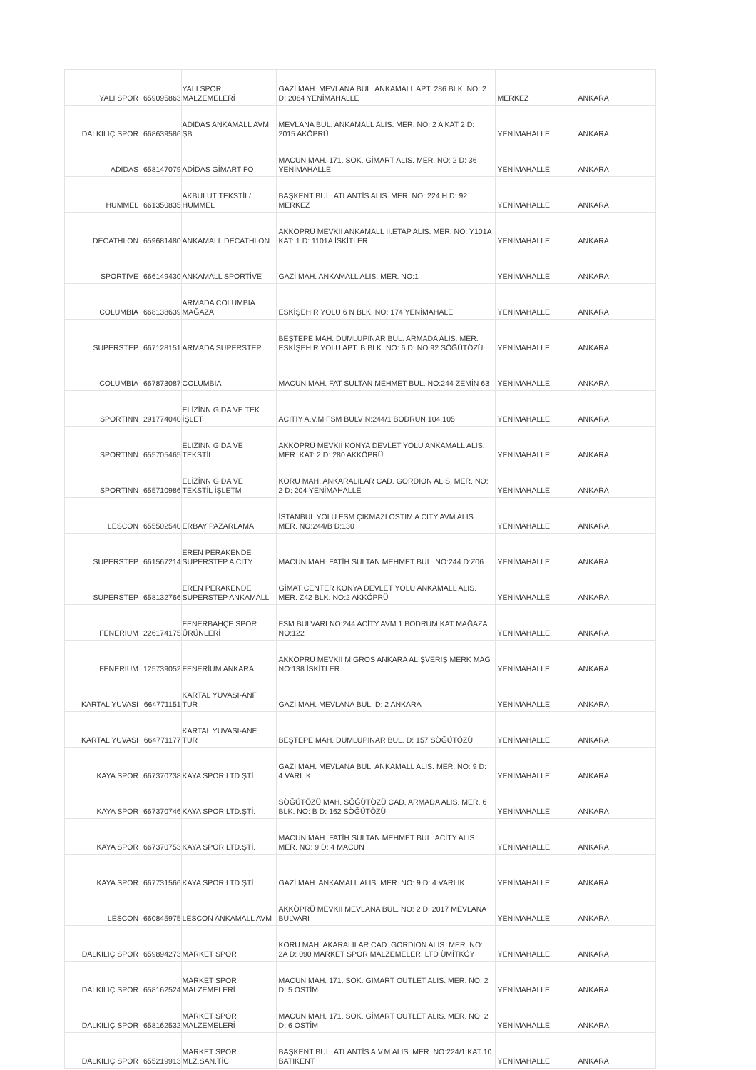| YALI SPOR | 659095863 | YALI SPOR MALZEMELERİ | GAZİ MAH. MEVLANA BUL. ANKAMALL APT. 286 BLK. NO: 2 D: 2084 YENİMAHALLE | MERKEZ | ANKARA |
| DALKILIÇ SPOR | 668639586 | ADİDAS ANKAMALL AVM ŞB | MEVLANA BUL. ANKAMALL ALIS. MER. NO: 2 A KAT 2 D: 2015 AKÖPRÜ | YENİMAHALLE | ANKARA |
| ADIDAS | 658147079 | ADİDAS GİMART FO | MACUN MAH. 171. SOK. GİMART ALIS. MER. NO: 2 D: 36 YENİMAHALLE | YENİMAHALLE | ANKARA |
| HUMMEL | 661350835 | AKBULUT TEKSTİL/ HUMMEL | BAŞKENT BUL. ATLANTİS ALIS. MER. NO: 224 H D: 92 MERKEZ | YENİMAHALLE | ANKARA |
| DECATHLON | 659681480 | ANKAMALL DECATHLON | AKKÖPRÜ MEVKII ANKAMALL II.ETAP ALIS. MER. NO: Y101A KAT: 1 D: 1101A İSKİTLER | YENİMAHALLE | ANKARA |
| SPORTIVE | 666149430 | ANKAMALL SPORTİVE | GAZİ MAH. ANKAMALL ALIS. MER. NO:1 | YENİMAHALLE | ANKARA |
| COLUMBIA | 668138639 | ARMADA COLUMBIA MAĞAZA | ESKİŞEHİR YOLU 6 N BLK. NO: 174 YENİMAHALE | YENİMAHALLE | ANKARA |
| SUPERSTEP | 667128151 | ARMADA SUPERSTEP | BEŞTEPE MAH. DUMLUPINAR BUL. ARMADA ALIS. MER. ESKİŞEHİR YOLU APT. B BLK. NO: 6 D: NO 92 SÖĞÜTÖZÜ | YENİMAHALLE | ANKARA |
| COLUMBIA | 667873087 | COLUMBIA | MACUN MAH. FAT SULTAN MEHMET BUL. NO:244 ZEMİN 63 | YENİMAHALLE | ANKARA |
| SPORTINN | 291774040 | ELİZİNN GIDA VE TEK İŞLET | ACITIY A.V.M FSM BULV N:244/1 BODRUN 104.105 | YENİMAHALLE | ANKARA |
| SPORTINN | 655705465 | ELİZİNN GIDA VE TEKSTİL | AKKÖPRÜ MEVKII KONYA DEVLET YOLU ANKAMALL ALIS. MER. KAT: 2 D: 280 AKKÖPRÜ | YENİMAHALLE | ANKARA |
| SPORTINN | 655710986 | ELİZİNN GIDA VE TEKSTİL İŞLETM | KORU MAH. ANKARALILAR CAD. GORDION ALIS. MER. NO: 2 D: 204 YENİMAHALLE | YENİMAHALLE | ANKARA |
| LESCON | 655502540 | ERBAY PAZARLAMA | İSTANBUL YOLU FSM ÇIKMAZI OSTIM A CITY AVM ALIS. MER. NO:244/B D:130 | YENİMAHALLE | ANKARA |
| SUPERSTEP | 661567214 | EREN PERAKENDE SUPERSTEP A CITY | MACUN MAH. FATİH SULTAN MEHMET BUL. NO:244 D:Z06 | YENİMAHALLE | ANKARA |
| SUPERSTEP | 658132766 | EREN PERAKENDE SUPERSTEP ANKAMALL | GİMAT CENTER KONYA DEVLET YOLU ANKAMALL ALIS. MER. Z42 BLK. NO:2 AKKÖPRÜ | YENİMAHALLE | ANKARA |
| FENERIUM | 226174175 | FENERBAHÇE SPOR ÜRÜNLERİ | FSM BULVARI NO:244 ACİTY AVM 1.BODRUM KAT MAĞAZA NO:122 | YENİMAHALLE | ANKARA |
| FENERIUM | 125739052 | FENERİUM ANKARA | AKKÖPRÜ MEVKİİ MİGROS ANKARA ALIŞVERİŞ MERK MAĞ NO:138 İSKİTLER | YENİMAHALLE | ANKARA |
| KARTAL YUVASI | 664771151 | KARTAL YUVASI-ANF TUR | GAZİ MAH. MEVLANA BUL. D: 2 ANKARA | YENİMAHALLE | ANKARA |
| KARTAL YUVASI | 664771177 | KARTAL YUVASI-ANF TUR | BEŞTEPE MAH. DUMLUPINAR BUL. D: 157 SÖĞÜTÖZÜ | YENİMAHALLE | ANKARA |
| KAYA SPOR | 667370738 | KAYA SPOR LTD.ŞTİ. | GAZİ MAH. MEVLANA BUL. ANKAMALL ALIS. MER. NO: 9 D: 4 VARLIK | YENİMAHALLE | ANKARA |
| KAYA SPOR | 667370746 | KAYA SPOR LTD.ŞTİ. | SÖĞÜTÖZÜ MAH. SÖĞÜTÖZÜ CAD. ARMADA ALIS. MER. 6 BLK. NO: B D: 162 SÖĞÜTÖZÜ | YENİMAHALLE | ANKARA |
| KAYA SPOR | 667370753 | KAYA SPOR LTD.ŞTİ. | MACUN MAH. FATİH SULTAN MEHMET BUL. ACİTY ALIS. MER. NO: 9 D: 4 MACUN | YENİMAHALLE | ANKARA |
| KAYA SPOR | 667731566 | KAYA SPOR LTD.ŞTİ. | GAZİ MAH. ANKAMALL ALIS. MER. NO: 9 D: 4 VARLIK | YENİMAHALLE | ANKARA |
| LESCON | 660845975 | LESCON ANKAMALL AVM | AKKÖPRÜ MEVKII MEVLANA BUL. NO: 2 D: 2017 MEVLANA BULVARI | YENİMAHALLE | ANKARA |
| DALKILIÇ SPOR | 659894273 | MARKET SPOR | KORU MAH. AKARALILAR CAD. GORDION ALIS. MER. NO: 2A D: 090 MARKET SPOR MALZEMELERİ LTD ÜMİTKÖY | YENİMAHALLE | ANKARA |
| DALKILIÇ SPOR | 658162524 | MARKET SPOR MALZEMELERİ | MACUN MAH. 171. SOK. GİMART OUTLET ALIS. MER. NO: 2 D: 5 OSTİM | YENİMAHALLE | ANKARA |
| DALKILIÇ SPOR | 658162532 | MARKET SPOR MALZEMELERİ | MACUN MAH. 171. SOK. GİMART OUTLET ALIS. MER. NO: 2 D: 6 OSTİM | YENİMAHALLE | ANKARA |
| DALKILIÇ SPOR | 655219913 | MARKET SPOR MLZ.SAN.TİC. | BAŞKENT BUL. ATLANTİS A.V.M ALIS. MER. NO:224/1 KAT 10 BATIKENT | YENİMAHALLE | ANKARA |